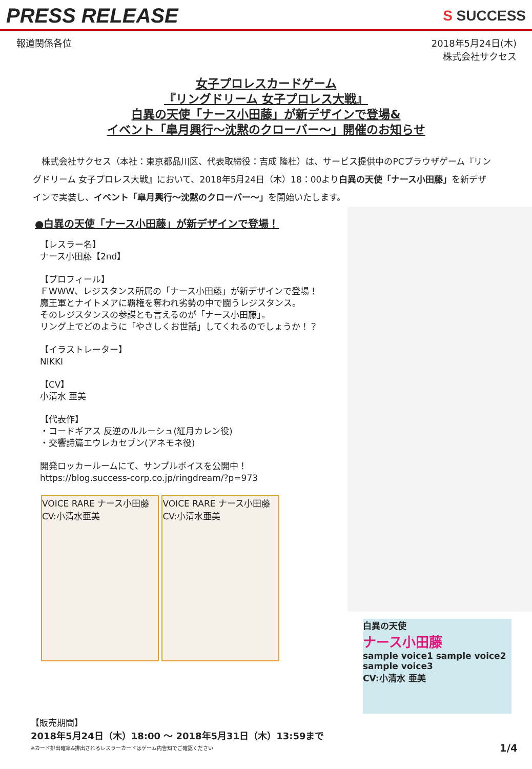PRESS RELEASE
S SUCCESS
報道関係各位 2018年5月24日(木)
株式会社サクセス
女子プロレスカードゲーム
『リングドリーム 女子プロレス大戦』
白異の天使「ナース小田藤」が新デザインで登場&
イベント「皐月興行～沈黙のクローバー～」開催のお知らせ
　株式会社サクセス（本社：東京都品川区、代表取締役：吉成 隆杜）は、サービス提供中のPCブラウザゲーム『リングドリーム 女子プロレス大戦』において、2018年5月24日（木）18：00より白異の天使「ナース小田藤」を新デザインで実装し、イベント「皐月興行～沈黙のクローバー～」を開始いたします。
●白異の天使「ナース小田藤」が新デザインで登場！
【レスラー名】
ナース小田藤【2nd】
【プロフィール】
ＦWWW、レジスタンス所属の「ナース小田藤」が新デザインで登場！
魔王軍とナイトメアに覇権を奪われ劣勢の中で闘うレジスタンス。
そのレジスタンスの参謀とも言えるのが「ナース小田藤」。
リング上でどのように「やさしくお世話」してくれるのでしょうか！？
【イラストレーター】
NIKKI
【CV】
小清水 亜美
【代表作】
・コードギアス 反逆のルルーシュ(紅月カレン役)
・交響詩篇エウレカセブン(アネモネ役)
開発ロッカールームにて、サンプルボイスを公開中！
https://blog.success-corp.co.jp/ringdream/?p=973
VOICE RARE ナース小田藤 CV:小清水亜美
VOICE RARE ナース小田藤 CV:小清水亜美
白異の天使
ナース小田藤
sample voice1 sample voice2 sample voice3
CV:小清水 亜美
【販売期間】
2018年5月24日（木）18:00 ～ 2018年5月31日（木）13:59まで
※カード排出確率&排出されるレスラーカードはゲーム内告知でご確認ください 1/4